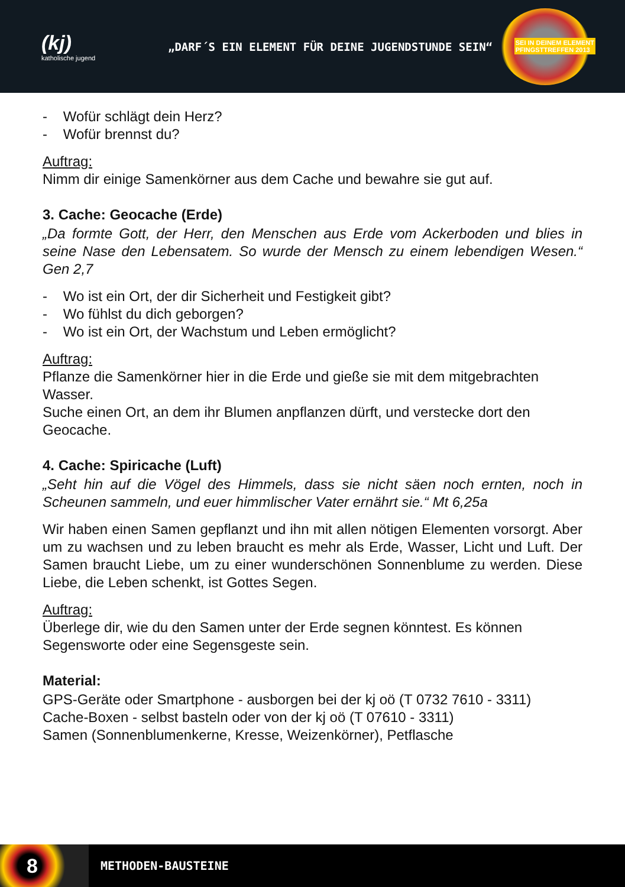(kj)
katholische jugend
„DARF´S EIN ELEMENT FÜR DEINE JUGENDSTUNDE SEIN“
SEI IN DEINEM ELEMENT
PFINGSTTREFFEN 2013
- Wofür schlägt dein Herz?
- Wofür brennst du?
Auftrag:
Nimm dir einige Samenkörner aus dem Cache und bewahre sie gut auf.
3. Cache: Geocache (Erde)
„Da formte Gott, der Herr, den Menschen aus Erde vom Ackerboden und blies in seine Nase den Lebensatem. So wurde der Mensch zu einem lebendigen Wesen.“ Gen 2,7
- Wo ist ein Ort, der dir Sicherheit und Festigkeit gibt?
- Wo fühlst du dich geborgen?
- Wo ist ein Ort, der Wachstum und Leben ermöglicht?
Auftrag:
Pflanze die Samenkörner hier in die Erde und gieße sie mit dem mitgebrachten Wasser.
Suche einen Ort, an dem ihr Blumen anpflanzen dürft, und verstecke dort den Geocache.
4. Cache: Spiricache (Luft)
„Seht hin auf die Vögel des Himmels, dass sie nicht säen noch ernten, noch in Scheunen sammeln, und euer himmlischer Vater ernährt sie.“ Mt 6,25a
Wir haben einen Samen gepflanzt und ihn mit allen nötigen Elementen vorsorgt. Aber um zu wachsen und zu leben braucht es mehr als Erde, Wasser, Licht und Luft. Der Samen braucht Liebe, um zu einer wunderschönen Sonnenblume zu werden. Diese Liebe, die Leben schenkt, ist Gottes Segen.
Auftrag:
Überlege dir, wie du den Samen unter der Erde segnen könntest. Es können Segensworte oder eine Segensgeste sein.
Material:
GPS-Geräte oder Smartphone - ausborgen bei der kj oö (T 0732 7610 - 3311)
Cache-Boxen - selbst basteln oder von der kj oö (T 07610 - 3311)
Samen (Sonnenblumenkerne, Kresse, Weizenkörner), Petflasche
8
METHODEN-BAUSTEINE